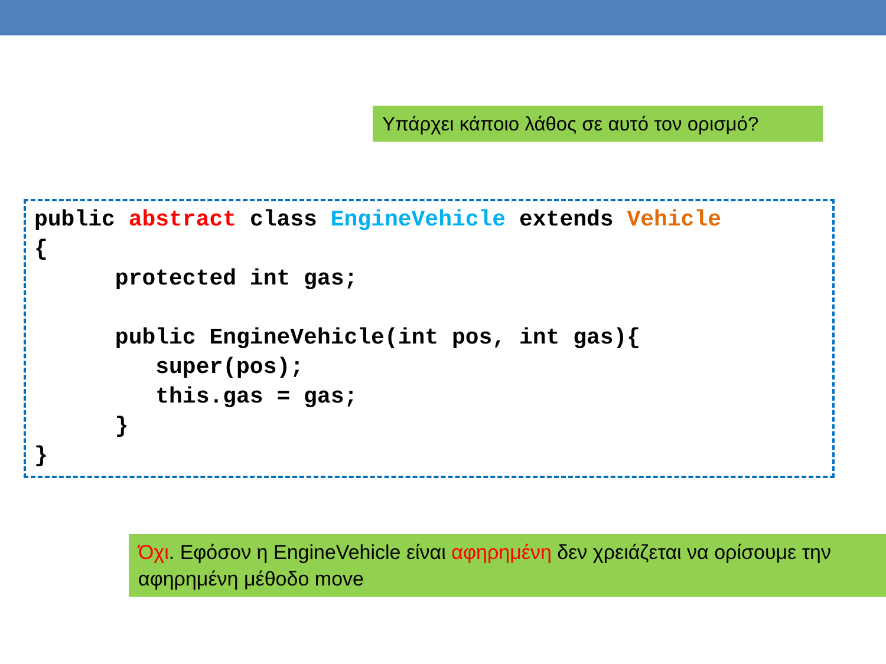Υπάρχει κάποιο λάθος σε αυτό τον ορισμό?
public abstract class EngineVehicle extends Vehicle
{
      protected int gas;

      public EngineVehicle(int pos, int gas){
         super(pos);
         this.gas = gas;
      }
}
Όχι. Εφόσον η EngineVehicle είναι αφηρημένη δεν χρειάζεται να ορίσουμε την αφηρημένη μέθοδο move